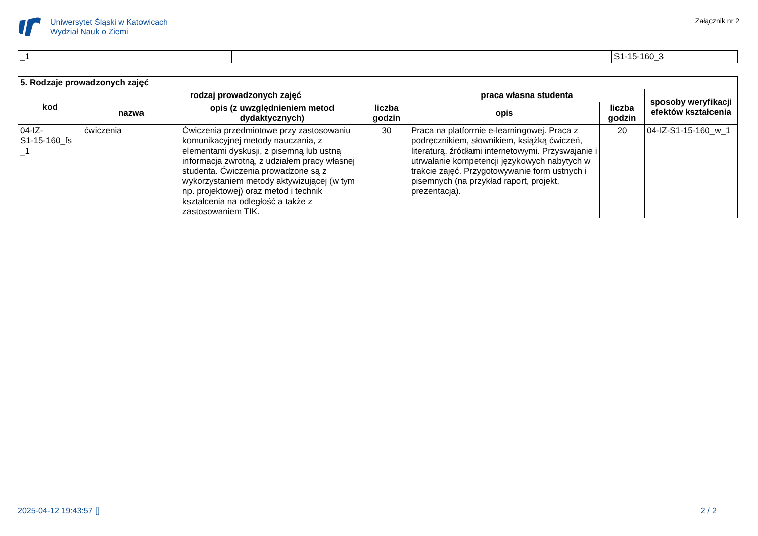Uniwersytet Śląski w Katowicach
Wydział Nauk o Ziemi
Załącznik nr 2
| _1 | | | S1-15-160_3 |
| 5. Rodzaje prowadzonych zajęć | | | | | | |
| --- | --- | --- | --- | --- | --- | --- |
| kod | rodzaj prowadzonych zajęć | | | praca własna studenta | | sposoby weryfikacji efektów kształcenia |
| | nazwa | opis (z uwzględnieniem metod dydaktycznych) | liczba godzin | opis | liczba godzin | |
| 04-IZ- S1-15-160_fs _1 | ćwiczenia | Ćwiczenia przedmiotowe przy zastosowaniu komunikacyjnej metody nauczania, z elementami dyskusji, z pisemną lub ustną informacja zwrotną, z udziałem pracy własnej studenta. Ćwiczenia prowadzone są z wykorzystaniem metody aktywizującej (w tym np. projektowej) oraz metod i technik kształcenia na odległość a także z zastosowaniem TIK. | 30 | Praca na platformie e-learningowej. Praca z podręcznikiem, słownikiem, książką ćwiczeń, literaturą, źródłami internetowymi. Przyswajanie i utrwalanie kompetencji językowych nabytych w trakcie zajęć. Przygotowywanie form ustnych i pisemnych (na przykład raport, projekt, prezentacja). | 20 | 04-IZ-S1-15-160_w_1 |
2025-04-12 19:43:57 [] 2 / 2